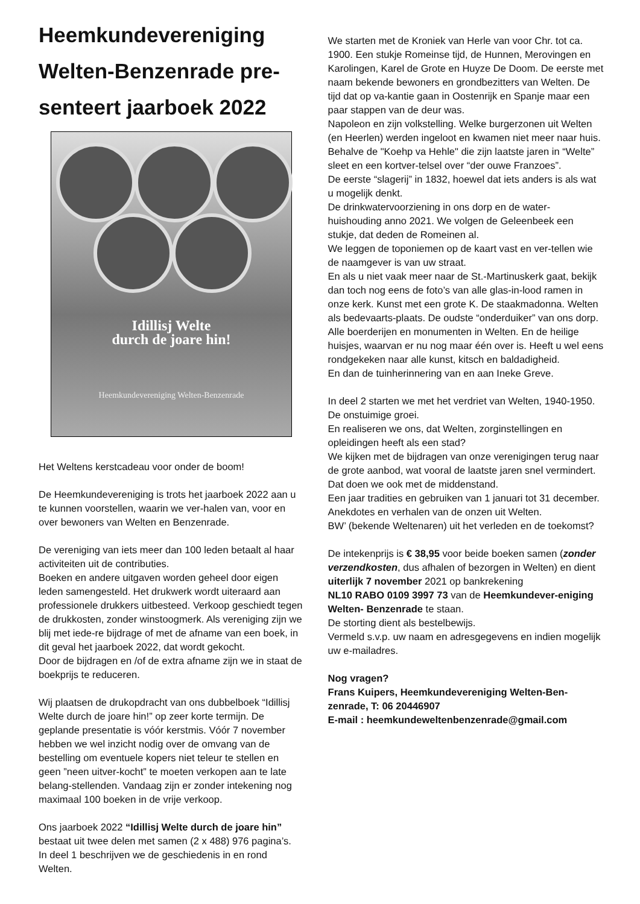Heemkundevereniging Welten-Benzenrade pre-senteert jaarboek 2022
Idillisj Welte
durch de joare hin!
Heemkundevereniging Welten-Benzenrade
Het Weltens kerstcadeau voor onder de boom!
De Heemkundevereniging is trots het jaarboek 2022 aan u te kunnen voorstellen, waarin we ver-halen van, voor en over bewoners van Welten en Benzenrade.
De vereniging van iets meer dan 100 leden betaalt al haar activiteiten uit de contributies.
Boeken en andere uitgaven worden geheel door eigen leden samengesteld. Het drukwerk wordt uiteraard aan professionele drukkers uitbesteed. Verkoop geschiedt tegen de drukkosten, zonder winstoogmerk. Als vereniging zijn we blij met iede-re bijdrage of met de afname van een boek, in dit geval het jaarboek 2022, dat wordt gekocht.
Door de bijdragen en /of de extra afname zijn we in staat de boekprijs te reduceren.
Wij plaatsen de drukopdracht van ons dubbelboek “Idillisj Welte durch de joare hin!” op zeer korte termijn. De geplande presentatie is vóór kerstmis. Vóór 7 november hebben we wel inzicht nodig over de omvang van de bestelling om eventuele kopers niet teleur te stellen en geen ”neen uitver-kocht” te moeten verkopen aan te late belang-stellenden. Vandaag zijn er zonder intekening nog maximaal 100 boeken in de vrije verkoop.
Ons jaarboek 2022 “Idillisj Welte durch de joare hin” bestaat uit twee delen met samen (2 x 488) 976 pagina’s.
In deel 1 beschrijven we de geschiedenis in en rond Welten.
We starten met de Kroniek van Herle van voor Chr. tot ca. 1900. Een stukje Romeinse tijd, de Hunnen, Merovingen en Karolingen, Karel de Grote en Huyze De Doom. De eerste met naam bekende bewoners en grondbezitters van Welten. De tijd dat op va-kantie gaan in Oostenrijk en Spanje maar een paar stappen van de deur was.
Napoleon en zijn volkstelling. Welke burgerzonen uit Welten (en Heerlen) werden ingeloot en kwamen niet meer naar huis. Behalve de "Koehp va Hehle" die zijn laatste jaren in “Welte” sleet en een kortver-telsel over “der ouwe Franzoes”.
De eerste “slagerij” in 1832, hoewel dat iets anders is als wat u mogelijk denkt.
De drinkwatervoorziening in ons dorp en de water-huishouding anno 2021. We volgen de Geleenbeek een stukje, dat deden de Romeinen al.
We leggen de toponiemen op de kaart vast en ver-tellen wie de naamgever is van uw straat.
En als u niet vaak meer naar de St.-Martinuskerk gaat, bekijk dan toch nog eens de foto’s van alle glas-in-lood ramen in onze kerk. Kunst met een grote K. De staakmadonna. Welten als bedevaarts-plaats. De oudste “onderduiker” van ons dorp.
Alle boerderijen en monumenten in Welten. En de heilige huisjes, waarvan er nu nog maar één over is. Heeft u wel eens rondgekeken naar alle kunst, kitsch en baldadigheid.
En dan de tuinherinnering van en aan Ineke Greve.
In deel 2 starten we met het verdriet van Welten, 1940-1950. De onstuimige groei.
En realiseren we ons, dat Welten, zorginstellingen en opleidingen heeft als een stad?
We kijken met de bijdragen van onze verenigingen terug naar de grote aanbod, wat vooral de laatste jaren snel vermindert. Dat doen we ook met de middenstand.
Een jaar tradities en gebruiken van 1 januari tot 31 december.
Anekdotes en verhalen van de onzen uit Welten.
BW’ (bekende Weltenaren) uit het verleden en de toekomst?
De intekenprijs is € 38,95 voor beide boeken samen (zonder verzendkosten, dus afhalen of bezorgen in Welten) en dient uiterlijk 7 november 2021 op bankrekening
NL10 RABO 0109 3997 73 van de Heemkundever-eniging Welten- Benzenrade te staan.
De storting dient als bestelbewijs.
Vermeld s.v.p. uw naam en adresgegevens en indien mogelijk uw e-mailadres.
Nog vragen?
Frans Kuipers, Heemkundevereniging Welten-Ben-zenrade, T: 06 20446907
E-mail : heemkundeweltenbenzenrade@gmail.com